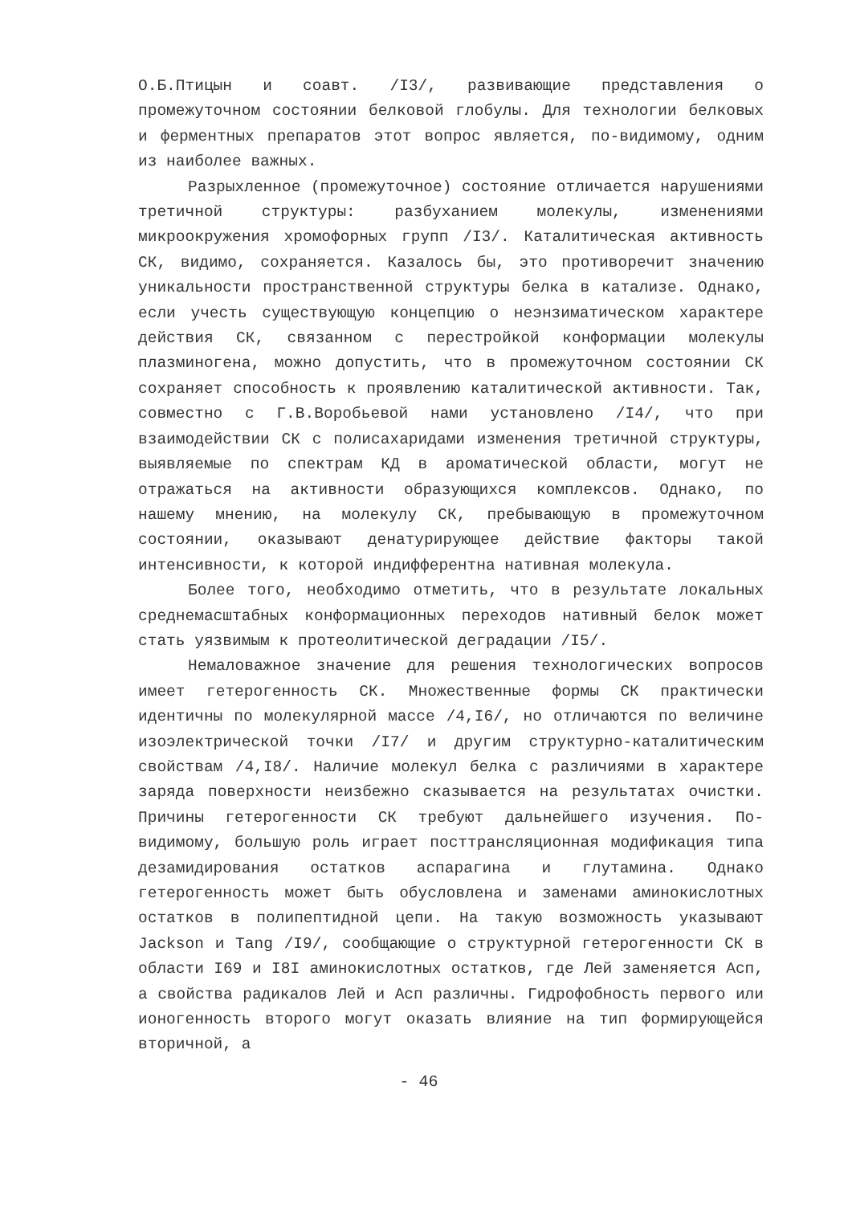О.Б.Птицын и соавт. /I3/, развивающие представления о промежуточном состоянии белковой глобулы. Для технологии белковых и ферментных препаратов этот вопрос является, по-видимому, одним из наиболее важных.
Разрыхленное (промежуточное) состояние отличается нарушениями третичной структуры: разбуханием молекулы, изменениями микроокружения хромофорных групп /I3/. Каталитическая активность СК, видимо, сохраняется. Казалось бы, это противоречит значению уникальности пространственной структуры белка в катализе. Однако, если учесть существующую концепцию о неэнзиматическом характере действия СК, связанном с перестройкой конформации молекулы плазминогена, можно допустить, что в промежуточном состоянии СК сохраняет способность к проявлению каталитической активности. Так, совместно с Г.В.Воробьевой нами установлено /I4/, что при взаимодействии СК с полисахаридами изменения третичной структуры, выявляемые по спектрам КД в ароматической области, могут не отражаться на активности образующихся комплексов. Однако, по нашему мнению, на молекулу СК, пребывающую в промежуточном состоянии, оказывают денатурирующее действие факторы такой интенсивности, к которой индифферентна нативная молекула.
Более того, необходимо отметить, что в результате локальных среднемасштабных конформационных переходов нативный белок может стать уязвимым к протеолитической деградации /I5/.
Немаловажное значение для решения технологических вопросов имеет гетерогенность СК. Множественные формы СК практически идентичны по молекулярной массе /4,I6/, но отличаются по величине изоэлектрической точки /I7/ и другим структурно-каталитическим свойствам /4,I8/. Наличие молекул белка с различиями в характере заряда поверхности неизбежно сказывается на результатах очистки. Причины гетерогенности СК требуют дальнейшего изучения. По-видимому, большую роль играет посттрансляционная модификация типа дезамидирования остатков аспарагина и глутамина. Однако гетерогенность может быть обусловлена и заменами аминокислотных остатков в полипептидной цепи. На такую возможность указывают Jackson и Tang /I9/, сообщающие о структурной гетерогенности СК в области I69 и I8I аминокислотных остатков, где Лей заменяется Асп, а свойства радикалов Лей и Асп различны. Гидрофобность первого или ионогенность второго могут оказать влияние на тип формирующейся вторичной, а
- 46